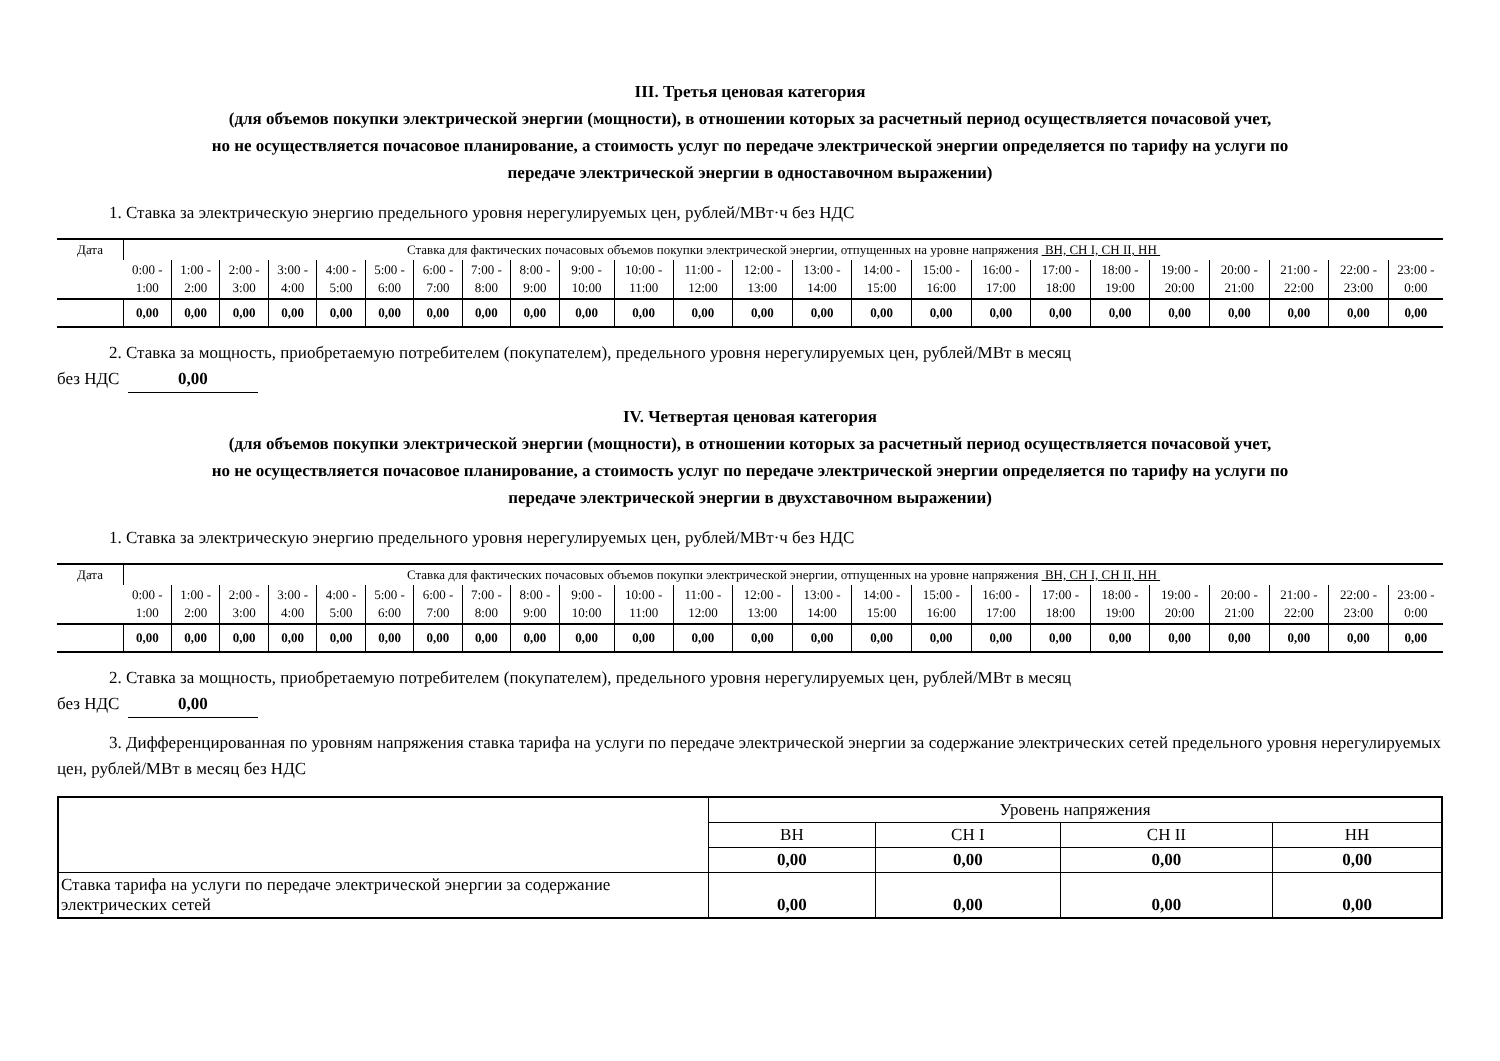III. Третья ценовая категория
(для объемов покупки электрической энергии (мощности), в отношении которых за расчетный период осуществляется почасовой учет,
но не осуществляется почасовое планирование, а стоимость услуг по передаче электрической энергии определяется по тарифу на услуги по
передаче электрической энергии в одноставочном выражении)
1. Ставка за электрическую энергию предельного уровня нерегулируемых цен, рублей/МВт·ч без НДС
| Дата | Ставка для фактических почасовых объемов покупки электрической энергии, отпущенных на уровне напряжения ВН, СН I, СН II, НН | | | | | | | | | | | | | | | | | | | | | | | |
| --- | --- | --- | --- | --- | --- | --- | --- | --- | --- | --- | --- | --- | --- | --- | --- | --- | --- | --- | --- | --- | --- | --- | --- | --- |
| | 0:00 - 1:00 | 1:00 - 2:00 | 2:00 - 3:00 | 3:00 - 4:00 | 4:00 - 5:00 | 5:00 - 6:00 | 6:00 - 7:00 | 7:00 - 8:00 | 8:00 - 9:00 | 9:00 - 10:00 | 10:00 - 11:00 | 11:00 - 12:00 | 12:00 - 13:00 | 13:00 - 14:00 | 14:00 - 15:00 | 15:00 - 16:00 | 16:00 - 17:00 | 17:00 - 18:00 | 18:00 - 19:00 | 19:00 - 20:00 | 20:00 - 21:00 | 21:00 - 22:00 | 22:00 - 23:00 | 23:00 - 0:00 |
| | 0,00 | 0,00 | 0,00 | 0,00 | 0,00 | 0,00 | 0,00 | 0,00 | 0,00 | 0,00 | 0,00 | 0,00 | 0,00 | 0,00 | 0,00 | 0,00 | 0,00 | 0,00 | 0,00 | 0,00 | 0,00 | 0,00 | 0,00 | 0,00 |
2. Ставка за мощность, приобретаемую потребителем (покупателем), предельного уровня нерегулируемых цен, рублей/МВт в месяц
без НДС 0,00
IV. Четвертая ценовая категория
(для объемов покупки электрической энергии (мощности), в отношении которых за расчетный период осуществляется почасовой учет,
но не осуществляется почасовое планирование, а стоимость услуг по передаче электрической энергии определяется по тарифу на услуги по
передаче электрической энергии в двухставочном выражении)
1. Ставка за электрическую энергию предельного уровня нерегулируемых цен, рублей/МВт·ч без НДС
| Дата | Ставка для фактических почасовых объемов покупки электрической энергии, отпущенных на уровне напряжения ВН, СН I, СН II, НН | | | | | | | | | | | | | | | | | | | | | | | |
| --- | --- | --- | --- | --- | --- | --- | --- | --- | --- | --- | --- | --- | --- | --- | --- | --- | --- | --- | --- | --- | --- | --- | --- | --- |
| | 0:00 - 1:00 | 1:00 - 2:00 | 2:00 - 3:00 | 3:00 - 4:00 | 4:00 - 5:00 | 5:00 - 6:00 | 6:00 - 7:00 | 7:00 - 8:00 | 8:00 - 9:00 | 9:00 - 10:00 | 10:00 - 11:00 | 11:00 - 12:00 | 12:00 - 13:00 | 13:00 - 14:00 | 14:00 - 15:00 | 15:00 - 16:00 | 16:00 - 17:00 | 17:00 - 18:00 | 18:00 - 19:00 | 19:00 - 20:00 | 20:00 - 21:00 | 21:00 - 22:00 | 22:00 - 23:00 | 23:00 - 0:00 |
| | 0,00 | 0,00 | 0,00 | 0,00 | 0,00 | 0,00 | 0,00 | 0,00 | 0,00 | 0,00 | 0,00 | 0,00 | 0,00 | 0,00 | 0,00 | 0,00 | 0,00 | 0,00 | 0,00 | 0,00 | 0,00 | 0,00 | 0,00 | 0,00 |
2. Ставка за мощность, приобретаемую потребителем (покупателем), предельного уровня нерегулируемых цен, рублей/МВт в месяц
без НДС 0,00
3. Дифференцированная по уровням напряжения ставка тарифа на услуги по передаче электрической энергии за содержание электрических сетей предельного уровня нерегулируемых цен, рублей/МВт в месяц без НДС
| | Уровень напряжения | | | |
| | ВН | СН I | СН II | НН |
| | 0,00 | 0,00 | 0,00 | 0,00 |
| Ставка тарифа на услуги по передаче электрической энергии за содержание электрических сетей | 0,00 | 0,00 | 0,00 | 0,00 |